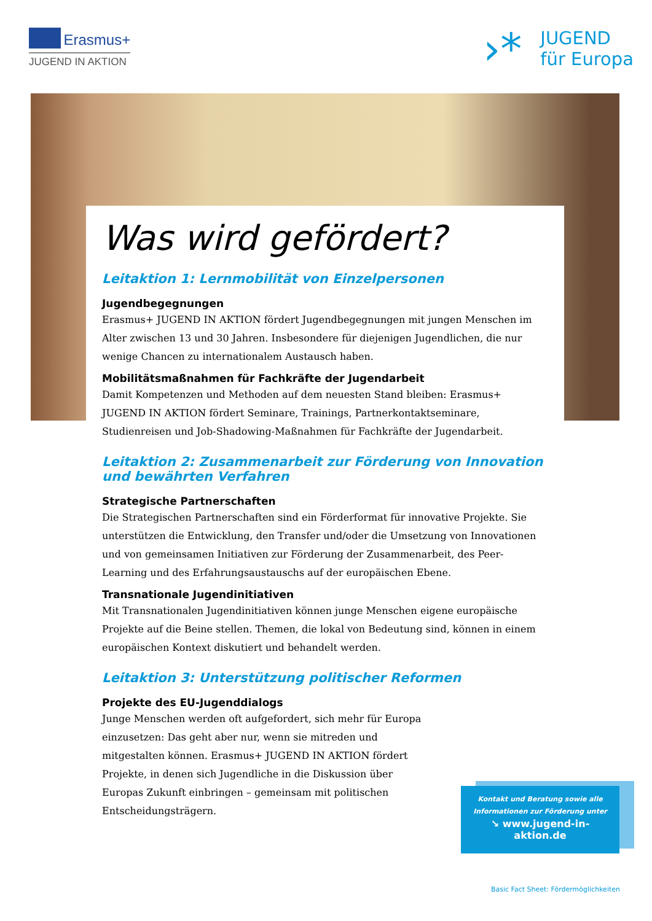Erasmus+
JUGEND IN AKTION
›*
JUGEND
für Europa
Was wird gefördert?
Leitaktion 1: Lernmobilität von Einzelpersonen
Jugendbegegnungen
Erasmus+ JUGEND IN AKTION fördert Jugendbegegnungen mit jungen Menschen im Alter zwischen 13 und 30 Jahren. Insbesondere für diejenigen Jugendlichen, die nur wenige Chancen zu internationalem Austausch haben.
Mobilitätsmaßnahmen für Fachkräfte der Jugendarbeit
Damit Kompetenzen und Methoden auf dem neuesten Stand bleiben: Erasmus+ JUGEND IN AKTION fördert Seminare, Trainings, Partnerkontaktseminare, Studienreisen und Job-Shadowing-Maßnahmen für Fachkräfte der Jugendarbeit.
Leitaktion 2: Zusammenarbeit zur Förderung von Innovation und bewährten Verfahren
Strategische Partnerschaften
Die Strategischen Partnerschaften sind ein Förderformat für innovative Projekte. Sie unterstützen die Entwicklung, den Transfer und/oder die Umsetzung von Innovationen und von gemeinsamen Initiativen zur Förderung der Zusammenarbeit, des Peer-Learning und des Erfahrungsaustauschs auf der europäischen Ebene.
Transnationale Jugendinitiativen
Mit Transnationalen Jugendinitiativen können junge Menschen eigene europäische Projekte auf die Beine stellen. Themen, die lokal von Bedeutung sind, können in einem europäischen Kontext diskutiert und behandelt werden.
Leitaktion 3: Unterstützung politischer Reformen
Projekte des EU-Jugenddialogs
Junge Menschen werden oft aufgefordert, sich mehr für Europa einzusetzen: Das geht aber nur, wenn sie mitreden und mitgestalten können. Erasmus+ JUGEND IN AKTION fördert Projekte, in denen sich Jugendliche in die Diskussion über Europas Zukunft einbringen – gemeinsam mit politischen Entscheidungsträgern.
Kontakt und Beratung sowie alle Informationen zur Förderung unter
↘ www.jugend-in-aktion.de
Basic Fact Sheet: Fördermöglichkeiten